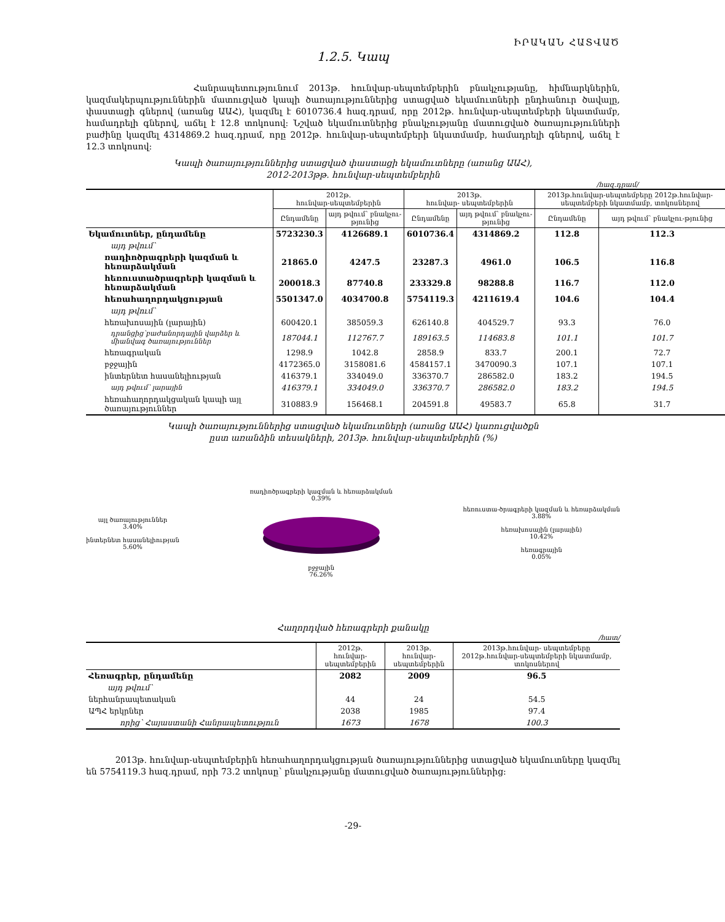ԻՐԱԿԱՆ ՀԱՏՎԱԾ
1.2.5. Կապ
Հանրապետությունում 2013թ. հունվար-սեպտեմբերին բնակչությանը, հիմնարկներին, կազմակերպություններին մատուցված կապի ծառայություններից ստացված եկամուտների ընդհանուր ծավալը, փաստացի գներով (առանց ԱԱՀ), կազմել է 6010736.4 հազ.դրամ, որը 2012թ. հունվար-սեպտեմբերի նկատմամբ, համադրելի գներով, աճել է 12.8 տոկոսով: Նշված եկամուտներից բնակչությանը մատուցված ծառայությունների բաժինը կազմել 4314869.2 հազ.դրամ, որը 2012թ. հունվար-սեպտեմբերի նկատմամբ, համադրելի գներով, աճել է 12.3 տոկոսով:
Կապի ծառայություններից ստացված փաստացի եկամուտները (առանց ԱԱՀ),
2012-2013թթ. հունվար-սեպտեմբերին
/հազ.դրամ/
| | 2012թ. հունվար-սեպտեմբերին | | 2013թ. հունվար- սեպտեմբերին | | 2013թ.հունվար-սեպտեմբերը 2012թ.հունվար-սեպտեմբերի նկատմամբ, տոկոսներով | |
| --- | --- | --- | --- | --- | --- | --- |
| | Ընդամենը | այդ թվում՝ բնակչու-թյունից | Ընդամենը | այդ թվում՝ բնակչու-թյունից | Ընդամենը | այդ թվում՝ բնակչու-թյունից |
| Եկամուտներ, ընդամենը | 5723230.3 | 4126689.1 | 6010736.4 | 4314869.2 | 112.8 | 112.3 |
| այդ թվում՝ | | | | | | |
| ռադիոծրագրերի կազման և հեռարձակման | 21865.0 | 4247.5 | 23287.3 | 4961.0 | 106.5 | 116.8 |
| հեռուստածրագրերի կազման և հեռարձակման | 200018.3 | 87740.8 | 233329.8 | 98288.8 | 116.7 | 112.0 |
| հեռահաղորդակցության | 5501347.0 | 4034700.8 | 5754119.3 | 4211619.4 | 104.6 | 104.4 |
| այդ թվում՝ | | | | | | |
| հեռախոսային (լարային) | 600420.1 | 385059.3 | 626140.8 | 404529.7 | 93.3 | 76.0 |
| դրանցից՝բաժանորդային վարձեր և միանվագ ծառայություններ | 187044.1 | 112767.7 | 189163.5 | 114683.8 | 101.1 | 101.7 |
| հեռագրական | 1298.9 | 1042.8 | 2858.9 | 833.7 | 200.1 | 72.7 |
| բջջային | 4172365.0 | 3158081.6 | 4584157.1 | 3470090.3 | 107.1 | 107.1 |
| ինտերնետ հասանելիության | 416379.1 | 334049.0 | 336370.7 | 286582.0 | 183.2 | 194.5 |
| այդ թվում՝ լարային | 416379.1 | 334049.0 | 336370.7 | 286582.0 | 183.2 | 194.5 |
| հեռահաղորդակցական կապի այլ ծառայություններ | 310883.9 | 156468.1 | 204591.8 | 49583.7 | 65.8 | 31.7 |
Կապի ծառայություններից ստացված եկամուտների (առանց ԱԱՀ) կառուցվածքն
ըստ առանձին տեսակների, 2013թ. հունվար-սեպտեմբերին (%)
այլ ծառայություններ
3.40%
ինտերնետ հասանելիության
5.60%
ռադիոծրագրերի կազման և հեռարձակման
0.39%
բջջային
76.26%
հեռուստա-ծրագրերի կազման և հեռարձակման
3.88%
հեռախոսային (լարային)
10.42%
հեռագրային
0.05%
Հաղորդված հեռագրերի քանակը
/հատ/
| | 2012թ. հունվար-սեպտեմբերին | 2013թ. հունվար-սեպտեմբերին | 2013թ.հունվար- սեպտեմբերը 2012թ.հունվար-սեպտեմբերի նկատմամբ, տոկոսներով |
| --- | --- | --- | --- |
| Հեռագրեր, ընդամենը | 2082 | 2009 | 96.5 |
| այդ թվում՝ | | | |
| ներհանրապետական | 44 | 24 | 54.5 |
| ԱՊՀ երկրներ | 2038 | 1985 | 97.4 |
| որից՝ Հայաստանի Հանրապետություն | 1673 | 1678 | 100.3 |
2013թ. հունվար-սեպտեմբերին հեռահաղորդակցության ծառայություններից ստացված եկամուտները կազմել են 5754119.3 հազ.դրամ, որի 73.2 տոկոսը՝ բնակչությանը մատուցված ծառայություններից:
-29-